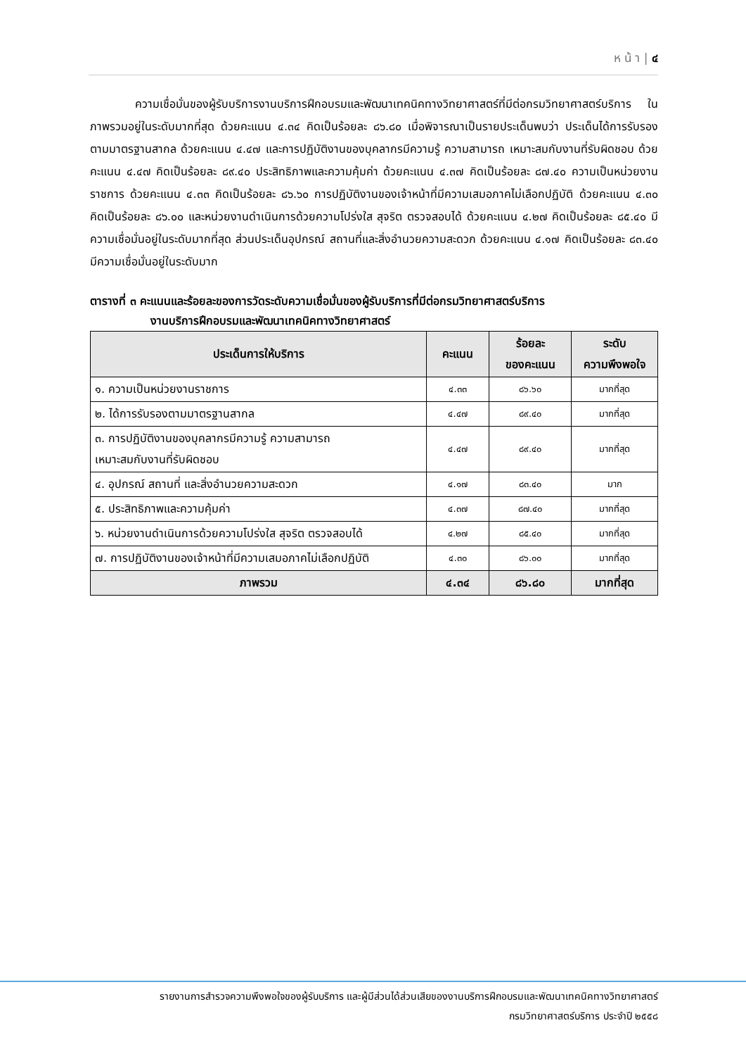ห น้ า | ๔
ความเชื่อมั่นของผู้รับบริการงานบริการฝึกอบรมและพัฒนาเทคนิคทางวิทยาศาสตร์ที่มีต่อกรมวิทยาศาสตร์บริการ ในภาพรวมอยู่ในระดับมากที่สุด ด้วยคะแนน ๔.๓๔ คิดเป็นร้อยละ ๘๖.๘๐ เมื่อพิจารณาเป็นรายประเด็นพบว่า ประเด็นได้การรับรองตามมาตรฐานสากล ด้วยคะแนน ๔.๔๗ และการปฏิบัติงานของบุคลากรมีความรู้ ความสามารถ เหมาะสมกับงานที่รับผิดชอบ ด้วยคะแนน ๔.๔๗ คิดเป็นร้อยละ ๘๙.๔๐ ประสิทธิภาพและความคุ้มค่า ด้วยคะแนน ๔.๓๗ คิดเป็นร้อยละ ๘๗.๔๐ ความเป็นหน่วยงานราชการ ด้วยคะแนน ๔.๓๓ คิดเป็นร้อยละ ๘๖.๖๐ การปฏิบัติงานของเจ้าหน้าที่มีความเสมอภาคไม่เลือกปฏิบัติ ด้วยคะแนน ๔.๓๐ คิดเป็นร้อยละ ๘๖.๐๐ และหน่วยงานดำเนินการด้วยความโปร่งใส สุจริต ตรวจสอบได้ ด้วยคะแนน ๔.๒๗ คิดเป็นร้อยละ ๘๕.๔๐ มีความเชื่อมั่นอยู่ในระดับมากที่สุด ส่วนประเด็นอุปกรณ์ สถานที่และสิ่งอำนวยความสะดวก ด้วยคะแนน ๔.๑๗ คิดเป็นร้อยละ ๘๓.๔๐ มีความเชื่อมั่นอยู่ในระดับมาก
ตารางที่ ๓ คะแนนและร้อยละของการวัดระดับความเชื่อมั่นของผู้รับบริการที่มีต่อกรมวิทยาศาสตร์บริการ
งานบริการฝึกอบรมและพัฒนาเทคนิคทางวิทยาศาสตร์
| ประเด็นการให้บริการ | คะแนน | ร้อยละ ของคะแนน | ระดับ ความพึงพอใจ |
| --- | --- | --- | --- |
| ๑. ความเป็นหน่วยงานราชการ | ๔.๓๓ | ๘๖.๖๐ | มากที่สุด |
| ๒. ได้การรับรองตามมาตรฐานสากล | ๔.๔๗ | ๘๙.๔๐ | มากที่สุด |
| ๓. การปฏิบัติงานของบุคลากรมีความรู้ ความสามารถ เหมาะสมกับงานที่รับผิดชอบ | ๔.๔๗ | ๘๙.๔๐ | มากที่สุด |
| ๔. อุปกรณ์ สถานที่ และสิ่งอำนวยความสะดวก | ๔.๑๗ | ๘๓.๔๐ | มาก |
| ๕. ประสิทธิภาพและความคุ้มค่า | ๔.๓๗ | ๘๗.๔๐ | มากที่สุด |
| ๖. หน่วยงานดำเนินการด้วยความโปร่งใส สุจริต ตรวจสอบได้ | ๔.๒๗ | ๘๕.๔๐ | มากที่สุด |
| ๗. การปฏิบัติงานของเจ้าหน้าที่มีความเสมอภาคไม่เลือกปฏิบัติ | ๔.๓๐ | ๘๖.๐๐ | มากที่สุด |
| ภาพรวม | ๔.๓๔ | ๘๖.๘๐ | มากที่สุด |
รายงานการสำรวจความพึงพอใจของผู้รับบริการ และผู้มีส่วนได้ส่วนเสียของงานบริการฝึกอบรมและพัฒนาเทคนิคทางวิทยาศาสตร์
กรมวิทยาศาสตร์บริการ ประจำปี ๒๕๕๘